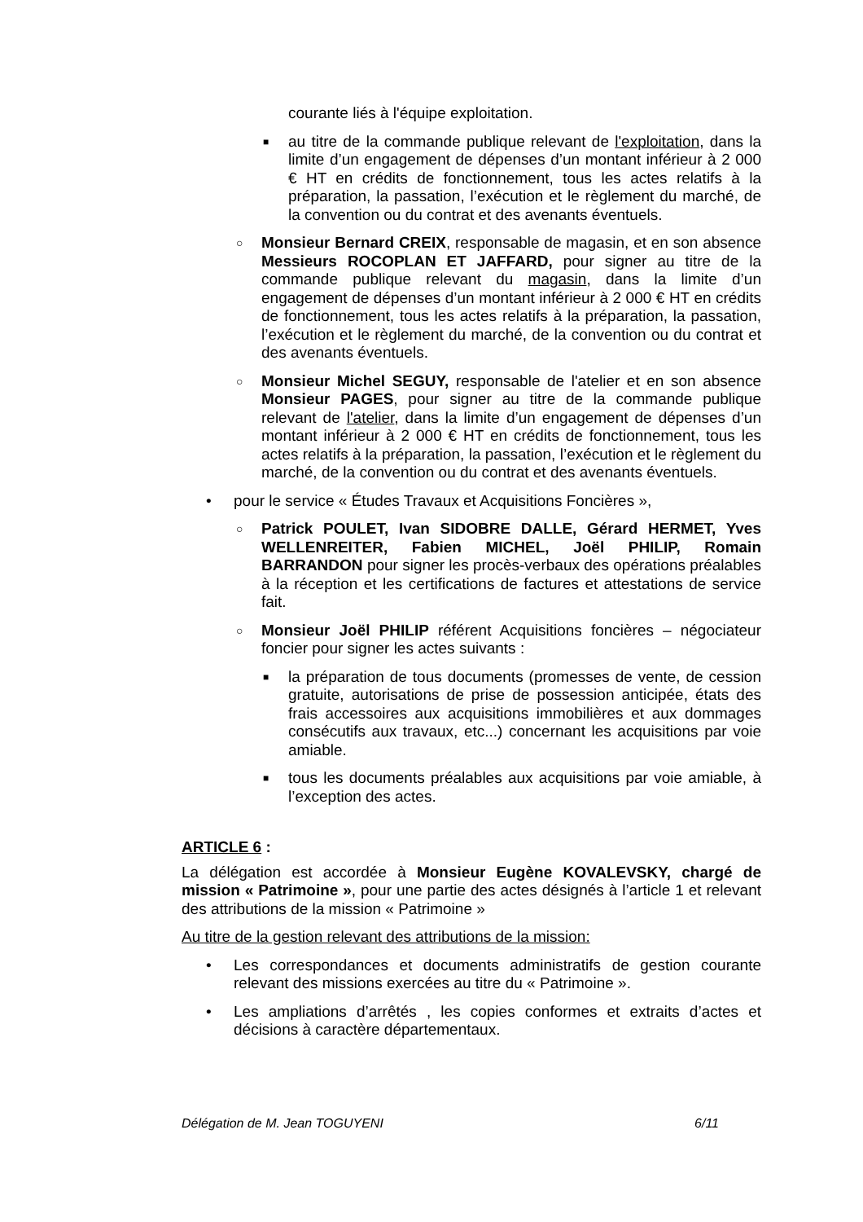courante liés à l'équipe exploitation.
■ au titre de la commande publique relevant de l'exploitation, dans la limite d’un engagement de dépenses d’un montant inférieur à 2 000 € HT en crédits de fonctionnement, tous les actes relatifs à la préparation, la passation, l’exécution et le règlement du marché, de la convention ou du contrat et des avenants éventuels.
○ Monsieur Bernard CREIX, responsable de magasin, et en son absence Messieurs ROCOPLAN ET JAFFARD, pour signer au titre de la commande publique relevant du magasin, dans la limite d’un engagement de dépenses d’un montant inférieur à 2 000 € HT en crédits de fonctionnement, tous les actes relatifs à la préparation, la passation, l’exécution et le règlement du marché, de la convention ou du contrat et des avenants éventuels.
○ Monsieur Michel SEGUY, responsable de l'atelier et en son absence Monsieur PAGES, pour signer au titre de la commande publique relevant de l'atelier, dans la limite d’un engagement de dépenses d’un montant inférieur à 2 000 € HT en crédits de fonctionnement, tous les actes relatifs à la préparation, la passation, l’exécution et le règlement du marché, de la convention ou du contrat et des avenants éventuels.
• pour le service « Études Travaux et Acquisitions Foncières »,
○ Patrick POULET, Ivan SIDOBRE DALLE, Gérard HERMET, Yves WELLENREITER, Fabien MICHEL, Joël PHILIP, Romain BARRANDON pour signer les procès-verbaux des opérations préalables à la réception et les certifications de factures et attestations de service fait.
○ Monsieur Joël PHILIP référent Acquisitions foncières – négociateur foncier pour signer les actes suivants :
■ la préparation de tous documents (promesses de vente, de cession gratuite, autorisations de prise de possession anticipée, états des frais accessoires aux acquisitions immobilières et aux dommages consécutifs aux travaux, etc...) concernant les acquisitions par voie amiable.
■ tous les documents préalables aux acquisitions par voie amiable, à l’exception des actes.
ARTICLE 6 :
La délégation est accordée à Monsieur Eugène KOVALEVSKY, chargé de mission « Patrimoine », pour une partie des actes désignés à l’article 1 et relevant des attributions de la mission « Patrimoine »
Au titre de la gestion relevant des attributions de la mission:
• Les correspondances et documents administratifs de gestion courante relevant des missions exercées au titre du « Patrimoine ».
• Les ampliations d’arrêtés , les copies conformes et extraits d’actes et décisions à caractère départementaux.
Délégation de M. Jean TOGUYENI 6/11